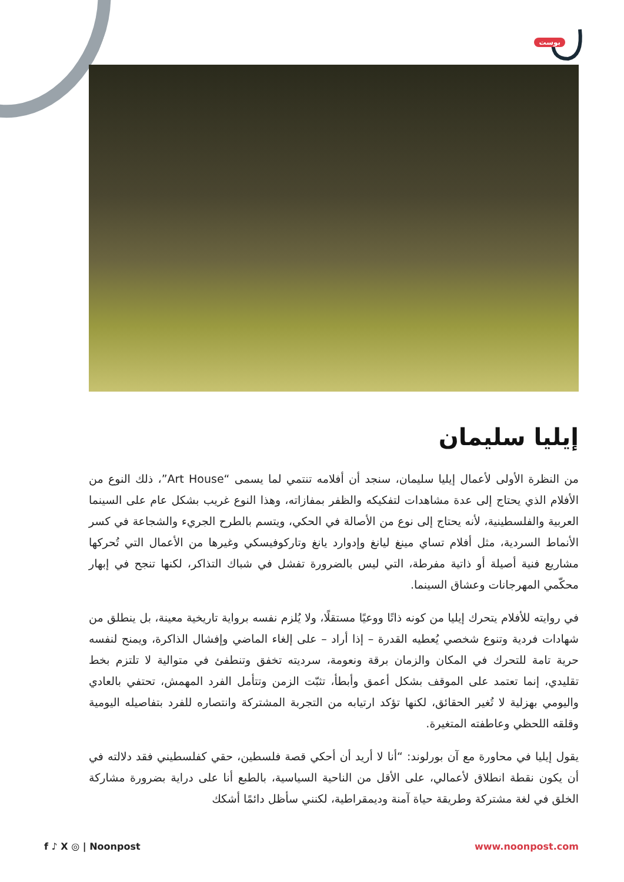بوست
إيليا سليمان
من النظرة الأولى لأعمال إيليا سليمان، سنجد أن أفلامه تنتمي لما يسمى “Art House”، ذلك النوع من الأفلام الذي يحتاج إلى عدة مشاهدات لتفكيكه والظفر بمفازاته، وهذا النوع غريب بشكل عام على السينما العربية والفلسطينية، لأنه يحتاج إلى نوع من الأصالة في الحكي، ويتسم بالطرح الجريء والشجاعة في كسر الأنماط السردية، مثل أفلام تساي مينغ ليانغ وإدوارد يانغ وتاركوفيسكي وغيرها من الأعمال التي تُحركها مشاريع فنية أصيلة أو ذاتية مفرطة، التي ليس بالضرورة تفشل في شباك التذاكر، لكنها تنجح في إبهار محكّمي المهرجانات وعشاق السينما.
في روايته للأفلام يتحرك إيليا من كونه ذاتًا ووعيًا مستقلًا، ولا يُلزم نفسه برواية تاريخية معينة، بل ينطلق من شهادات فردية وتنوع شخصي يُعطيه القدرة – إذا أراد – على إلغاء الماضي وإفشال الذاكرة، ويمنح لنفسه حرية تامة للتحرك في المكان والزمان برقة ونعومة، سرديته تخفق وتنطفئ في متوالية لا تلتزم بخط تقليدي، إنما تعتمد على الموقف بشكل أعمق وأبطأ، تثبّت الزمن وتتأمل الفرد المهمش، تحتفي بالعادي واليومي بهزلية لا تُغير الحقائق، لكنها تؤكد ارتيابه من التجربة المشتركة وانتصاره للفرد بتفاصيله اليومية وقلقه اللحظي وعاطفته المتغيرة.
يقول إيليا في محاورة مع آن بورلوند: “أنا لا أريد أن أحكي قصة فلسطين، حقي كفلسطيني فقد دلالته في أن يكون نقطة انطلاق لأعمالي، على الأقل من الناحية السياسية، بالطبع أنا على دراية بضرورة مشاركة الخلق في لغة مشتركة وطريقة حياة آمنة وديمقراطية، لكنني سأظل دائمًا أشكك
f ♪ X ◎ | Noonpost www.noonpost.com